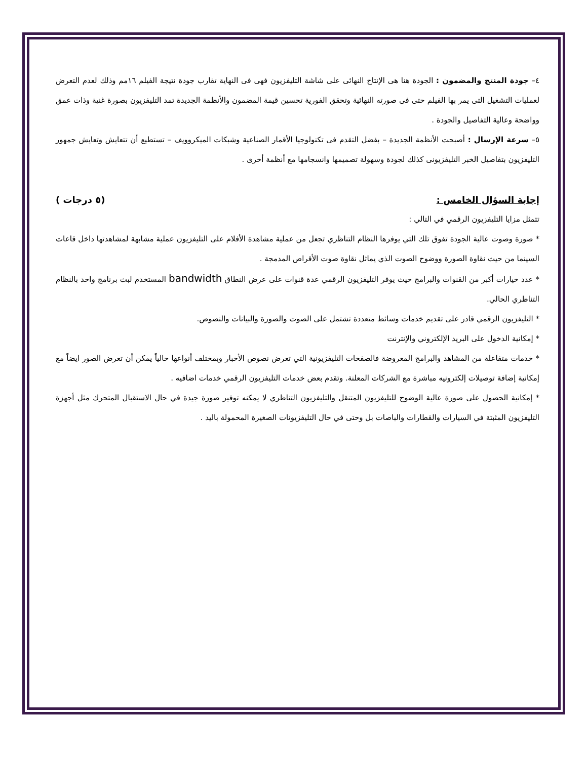٤– جودة المنتج والمضمون : الجودة هنا هى الإنتاج النهائى على شاشة التليفزيون فهى فى النهاية تقارب جودة نتيجة الفيلم ١٦مم وذلك لعدم التعرض لعمليات التشغيل التى يمر بها الفيلم حتى فى صورته النهائية وتحقق الفورية تحسين قيمة المضمون والأنظمة الجديدة تمد التليفزيون بصورة غنية وذات عمق وواضحة وعالية التفاصيل والجودة .
٥– سرعة الإرسال : أصبحت الأنظمة الجديدة – بفضل التقدم فى تكنولوجيا الأقمار الصناعية وشبكات الميكروويف – تستطيع أن تتعايش وتعايش جمهور التليفزيون بتفاصيل الخبر التليفزيونى كذلك لجودة وسهولة تصميمها وانسجامها مع أنظمة أخرى .
إجابة السؤال الخامس : (٥ درجات )
تتمثل مزايا التليفزيون الرقمي في التالي :
* صورة وصوت عالية الجودة تفوق تلك التي يوفرها النظام التناظري تجعل من عملية مشاهدة الأفلام على التليفزيون عملية مشابهة لمشاهدتها داخل قاعات السينما من حيث نقاوة الصورة ووضوح الصوت الذي يماثل نقاوة صوت الأقراص المدمجة .
* عدد خيارات أكبر من القنوات والبرامج حيث يوفر التليفزيون الرقمي عدة قنوات على عرض النطاق bandwidth المستخدم لبث برنامج واحد بالنظام التناظري الحالي.
* التليفزيون الرقمي قادر على تقديم خدمات وسائط متعددة تشتمل على الصوت والصورة والبيانات والنصوص.
* إمكانية الدخول على البريد الإلكتروني والإنترنت
* خدمات متفاعلة من المشاهد والبرامج المعروضة فالصفحات التليفزيونية التي تعرض نصوص الأخبار وبمختلف أنواعها حالياً يمكن أن تعرض الصور ايضاً مع إمكانية إضافة توصيلات إلكترونيه مباشرة مع الشركات المعلنة. وتقدم بعض خدمات التليفزيون الرقمي خدمات اضافيه .
* إمكانية الحصول على صورة عالية الوضوح للتليفزيون المتنقل والتليفزيون التناظري لا يمكنه توفير صورة جيدة في حال الاستقبال المتحرك مثل أجهزة التليفزيون المثبتة في السيارات والقطارات والباصات بل وحتى في حال التليفزيونات الصغيرة المحمولة باليد .